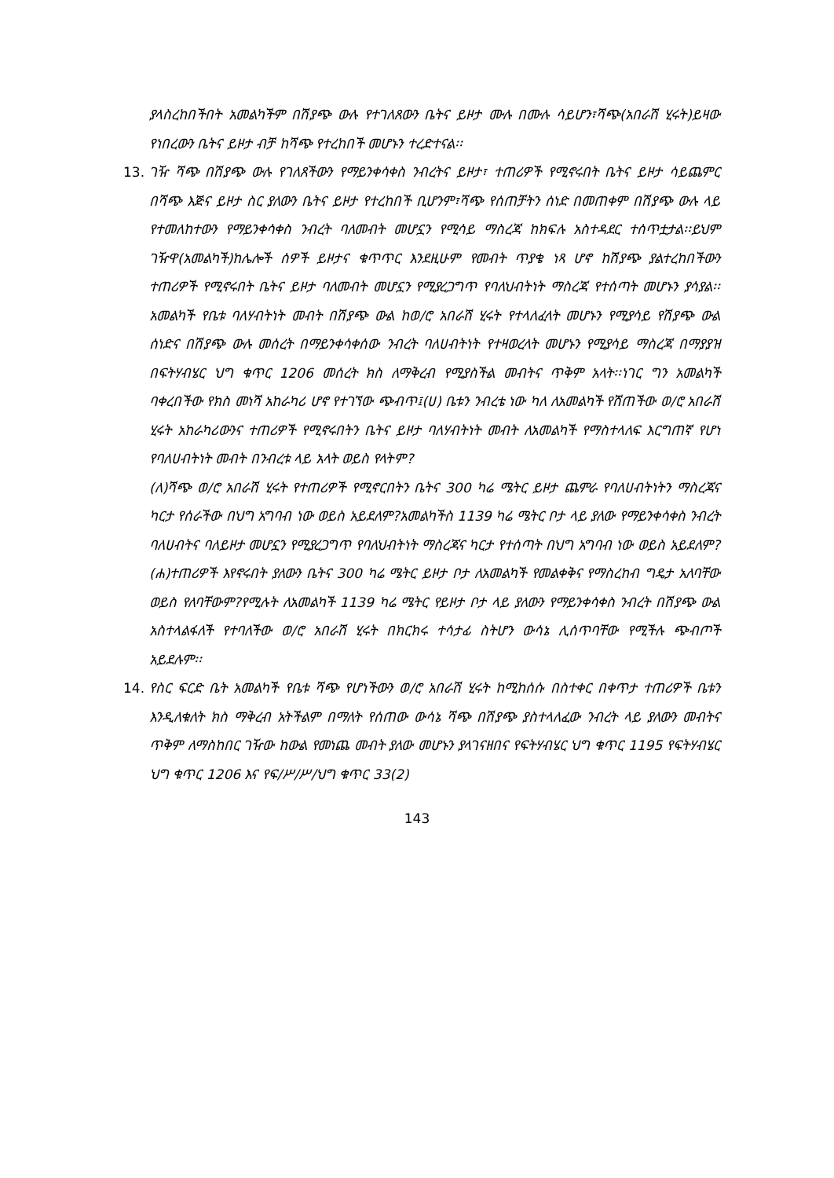ያላስረከበችበት አመልካችም በሽያጭ ውሉ የተገለጸውን ቤትና ይዞታ ሙሉ በሙሉ ሳይሆን፣ሻጭ(አበራሽ ሂሩት)ይዛው የነበረውን ቤትና ይዞታ ብቻ ከሻጭ የተረከበች መሆኑን ተረድተናል፡፡
13. ገዥ ሻጭ በሽያጭ ውሉ የገለጸችውን የማይንቀሳቀስ ንብረትና ይዞታ፣ ተጠሪዎች የሚኖሩበት ቤትና ይዞታ ሳይጨምር በሻጭ እጅና ይዞታ ስር ያለውን ቤትና ይዞታ የተረከበች ቢሆንም፣ሻጭ የሰጠቻትን ሰነድ በመጠቀም በሽያጭ ውሉ ላይ የተመለከተውን የማይንቀሳቀስ ንብረት ባለመብት መሆኗን የሚሳይ ማስረጃ ከክፍሉ አስተዳደር ተሰጥቷታል፡፡ይህም ገዥዋ(አመልካች)ከሌሎች ሰዎች ይዞታና ቁጥጥር እንደዚሁም የመብት ጥያቄ ነጻ ሆኖ ከሽያጭ ያልተረከበችውን ተጠሪዎች የሚኖሩበት ቤትና ይዞታ ባለመብት መሆኗን የሚያረጋግጥ የባለህብትነት ማስረጃ የተሰጣት መሆኑን ያሳያል፡፡አመልካች የቤቱ ባለሃብትነት መብት በሽያጭ ውል ከወ/ሮ አበራሽ ሂሩት የተላለፈላት መሆኑን የሚያሳይ የሽያጭ ውል ሰነድና በሽያጭ ውሉ መሰረት በማይንቀሳቀሰው ንብረት ባለሀብትነት የተዛወረላት መሆኑን የሚያሳይ ማስረጃ በማያያዝ በፍትሃብሄር ህግ ቁጥር 1206 መሰረት ክስ ለማቅረብ የሚያስችል መብትና ጥቅም አላት፡፡ነገር ግን አመልካች ባቀረበችው የክስ መነሻ አከራካሪ ሆኖ የተገኘው ጭብጥ፤(ሀ) ቤቱን ንብረቴ ነው ካለ ለአመልካች የሸጠችው ወ/ሮ አበራሽ ሂሩት አከራካሪውንና ተጠሪዎች የሚኖሩበትን ቤትና ይዞታ ባለሃብትነት መብት ለአመልካች የማስተላለፍ እርግጠኛ የሆነ የባለሀብትነት መብት በንብረቱ ላይ አላት ወይስ የላትም?
(ለ)ሻጭ ወ/ሮ አበራሽ ሂሩት የተጠሪዎች የሚኖርበትን ቤትና 300 ካሬ ሜትር ይዞታ ጨምራ የባለሀብትነትን ማስረጃና ካርታ የሰራችው በህግ አግባብ ነው ወይስ አይደለም?አመልካችስ 1139 ካሬ ሜትር ቦታ ላይ ያለው የማይንቀሳቀስ ንብረት ባለሀብትና ባለይዞታ መሆኗን የሚያረጋግጥ የባለህብትነት ማስረጃና ካርታ የተሰጣት በህግ አግባብ ነው ወይስ አይደለም?(ሐ)ተጠሪዎች እየኖሩበት ያለውን ቤትና 300 ካሬ ሜትር ይዞታ ቦታ ለአመልካች የመልቀቅና የማስረከብ ግዴታ አለባቸው ወይስ የለባቸውም?የሚሉት ለአመልካች 1139 ካሬ ሜትር የይዞታ ቦታ ላይ ያለውን የማይንቀሳቀስ ንብረት በሽያጭ ውል አስተላልፋለች የተባለችው ወ/ሮ አበራሽ ሂሩት በክርክሩ ተሳታፊ ስትሆን ውሳኔ ሊሰጥባቸው የሚችሉ ጭብጦች አይደሉም፡፡
14. የስር ፍርድ ቤት አመልካች የቤቱ ሻጭ የሆነችውን ወ/ሮ አበራሽ ሂሩት ከሚከሰሱ በስተቀር በቀጥታ ተጠሪዎች ቤቱን እንዲለቁለት ክስ ማቅረብ አትችልም በማለት የሰጠው ውሳኔ ሻጭ በሽያጭ ያስተላለፈው ንብረት ላይ ያለውን መብትና ጥቅም ለማስከበር ገዥው ከውል የመነጨ መብት ያለው መሆኑን ያላገናዘበና የፍትሃብሄር ህግ ቁጥር 1195 የፍትሃብሄር ህግ ቁጥር 1206 እና የፍ/ሥ/ሥ/ህግ ቁጥር 33(2)
143